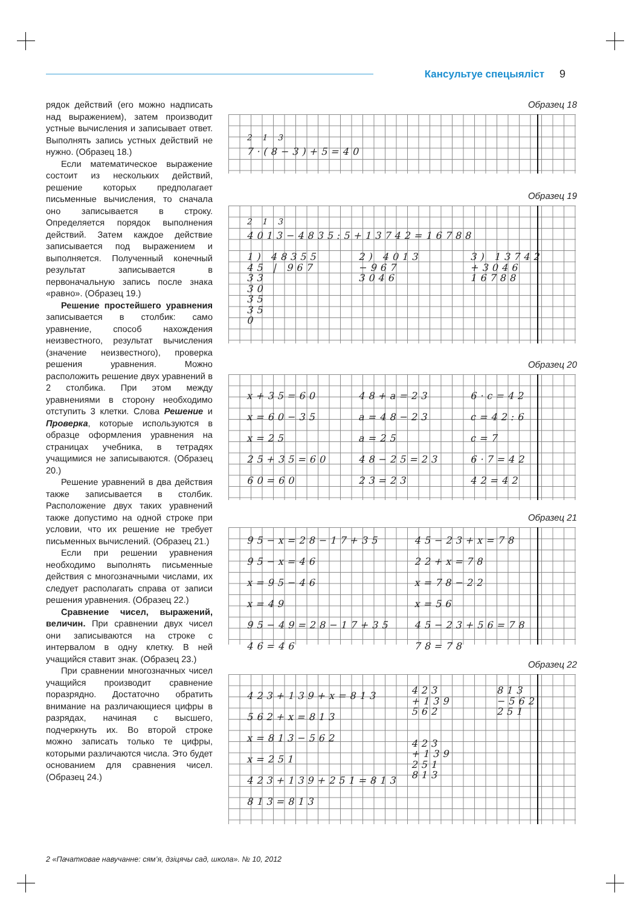Кансультуе спецыяліст 9
рядок действий (его можно надписать над выражением), затем производит устные вычисления и записывает ответ. Выполнять запись устных действий не нужно. (Образец 18.)
Если математическое выражение состоит из нескольких действий, решение которых предполагает письменные вычисления, то сначала оно записывается в строку. Определяется порядок выполнения действий. Затем каждое действие записывается под выражением и выполняется. Полученный конечный результат записывается в первоначальную запись после знака «равно». (Образец 19.)
Решение простейшего уравнения записывается в столбик: само уравнение, способ нахождения неизвестного, результат вычисления (значение неизвестного), проверка решения уравнения. Можно расположить решение двух уравнений в 2 столбика. При этом между уравнениями в сторону необходимо отступить 3 клетки. Слова Решение и Проверка, которые используются в образце оформления уравнения на страницах учебника, в тетрадях учащимися не записываются. (Образец 20.)
Решение уравнений в два действия также записывается в столбик. Расположение двух таких уравнений также допустимо на одной строке при условии, что их решение не требует письменных вычислений. (Образец 21.)
Если при решении уравнения необходимо выполнять письменные действия с многозначными числами, их следует располагать справа от записи решения уравнения. (Образец 22.)
Сравнение чисел, выражений, величин. При сравнении двух чисел они записываются на строке с интервалом в одну клетку. В ней учащийся ставит знак. (Образец 23.)
При сравнении многозначных чисел учащийся производит сравнение поразрядно. Достаточно обратить внимание на различающиеся цифры в разрядах, начиная с высшего, подчеркнуть их. Во второй строке можно записать только те цифры, которыми различаются числа. Это будет основанием для сравнения чисел. (Образец 24.)
Образец 18
<sup>2</sup> <sup>1</sup> <sup>3</sup>
7·(8−3)+5=40
Образец 19
<sup>2</sup> <sup>1</sup> <sup>3</sup>
4013−4835:5+13742=16788
1) 48355
45 | 967
33
30
35
35
0
2) 4013
−967
3046
3) 13742
+3046
16788
Образец 20
x+35=60
x=60−35
x=25
25+35=60
60=60
48+a=23
a=48−23
a=25
48−25=23
23=23
6·c=42
c=42:6
c=7
6·7=42
42=42
Образец 21
95−x=28−17+35
95−x=46
x=95−46
x=49
95−49=28−17+35
46=46
45−23+x=78
22+x=78
x=78−22
x=56
45−23+56=78
78=78
Образец 22
423+139+x=813
562+x=813
x=813−562
x=251
423+139+251=813
813=813
423
+139
562
423
+139
251
813
813
−562
251
2 «Пачатковае навучанне: сям’я, дзіцячы сад, школа». № 10, 2012